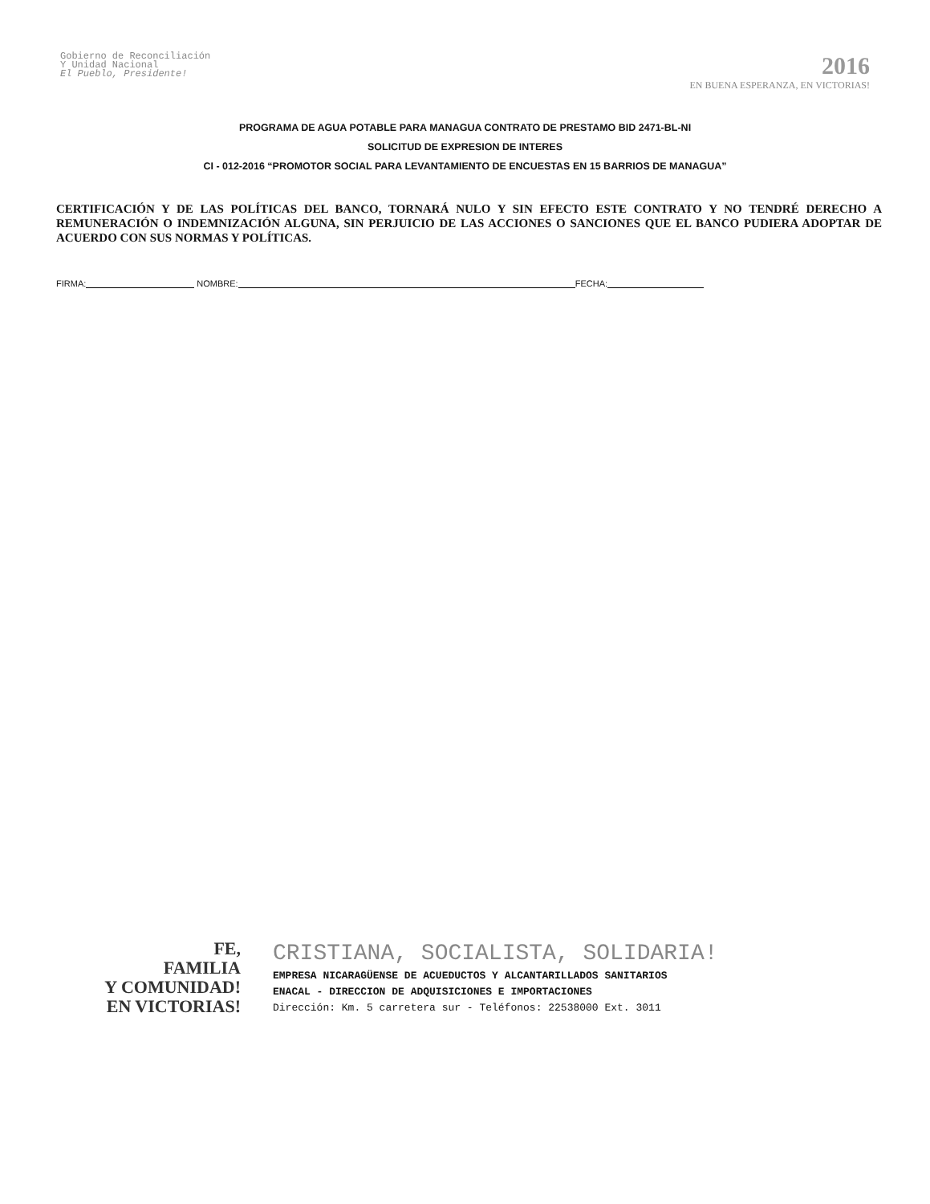Gobierno de Reconciliación
Y Unidad Nacional
El Pueblo, Presidente!
2016
EN BUENA ESPERANZA, EN VICTORIAS!
PROGRAMA DE AGUA POTABLE PARA MANAGUA CONTRATO DE PRESTAMO BID 2471-BL-NI
SOLICITUD DE EXPRESION DE INTERES
CI - 012-2016 “PROMOTOR SOCIAL PARA LEVANTAMIENTO DE ENCUESTAS EN 15 BARRIOS DE MANAGUA”
CERTIFICACIÓN Y DE LAS POLÍTICAS DEL BANCO, TORNARÁ NULO Y SIN EFECTO ESTE CONTRATO Y NO TENDRÉ DERECHO A REMUNERACIÓN O INDEMNIZACIÓN ALGUNA, SIN PERJUICIO DE LAS ACCIONES O SANCIONES QUE EL BANCO PUDIERA ADOPTAR DE ACUERDO CON SUS NORMAS Y POLÍTICAS.
FIRMA: NOMBRE: FECHA:
FE,
FAMILIA
Y COMUNIDAD!
EN VICTORIAS!
CRISTIANA, SOCIALISTA, SOLIDARIA!
EMPRESA NICARAGÜENSE DE ACUEDUCTOS Y ALCANTARILLADOS SANITARIOS
ENACAL - DIRECCION DE ADQUISICIONES E IMPORTACIONES
Dirección: Km. 5 carretera sur - Teléfonos: 22538000 Ext. 3011